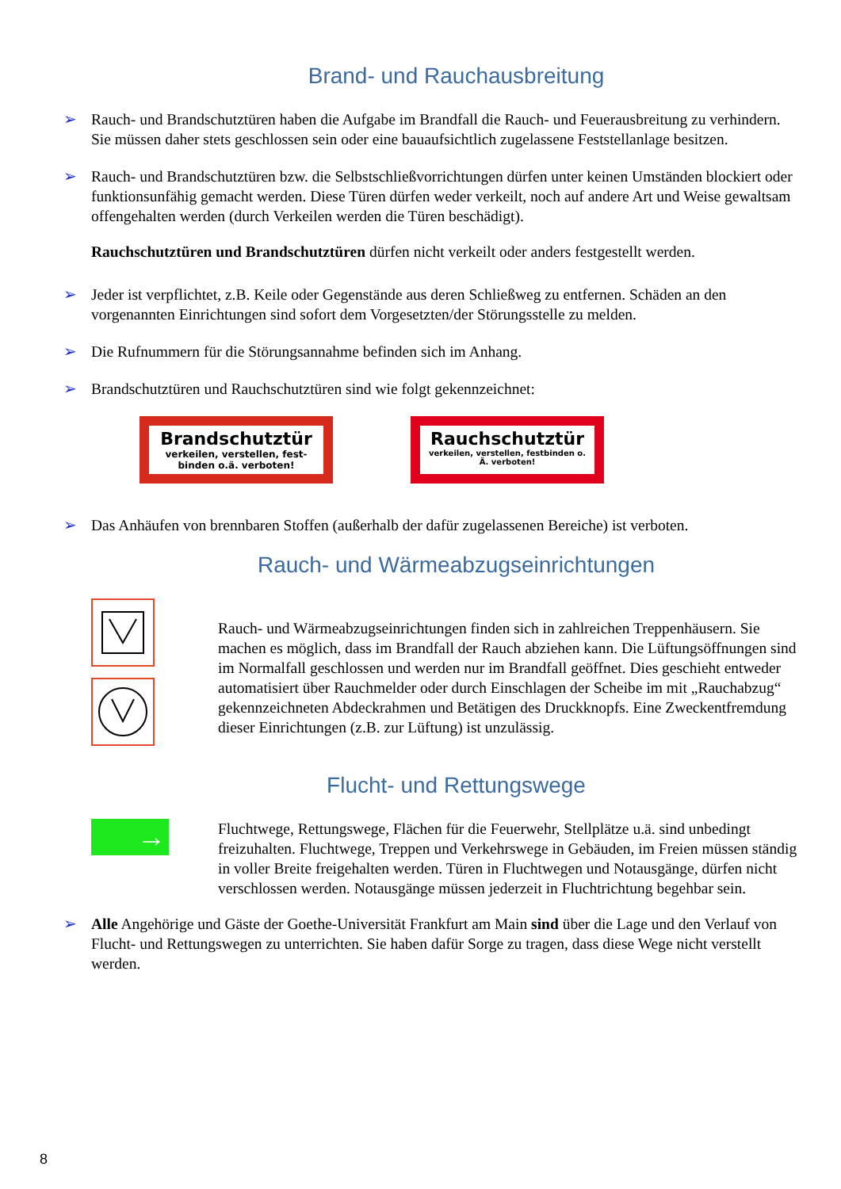Brand- und Rauchausbreitung
➢ Rauch- und Brandschutztüren haben die Aufgabe im Brandfall die Rauch- und Feuerausbreitung zu verhindern. Sie müssen daher stets geschlossen sein oder eine bauaufsichtlich zugelassene Feststellanlage besitzen.
➢ Rauch- und Brandschutztüren bzw. die Selbstschließvorrichtungen dürfen unter keinen Umständen blockiert oder funktionsunfähig gemacht werden. Diese Türen dürfen weder verkeilt, noch auf andere Art und Weise gewaltsam offengehalten werden (durch Verkeilen werden die Türen beschädigt).
Rauchschutztüren und Brandschutztüren dürfen nicht verkeilt oder anders festgestellt werden.
➢ Jeder ist verpflichtet, z.B. Keile oder Gegenstände aus deren Schließweg zu entfernen. Schäden an den vorgenannten Einrichtungen sind sofort dem Vorgesetzten/der Störungsstelle zu melden.
➢ Die Rufnummern für die Störungsannahme befinden sich im Anhang.
➢ Brandschutztüren und Rauchschutztüren sind wie folgt gekennzeichnet:
Brandschutztür
verkeilen, verstellen, fest- binden o.ä. verboten!
Rauchschutztür
verkeilen, verstellen, festbinden o. Ä. verboten!
➢ Das Anhäufen von brennbaren Stoffen (außerhalb der dafür zugelassenen Bereiche) ist verboten.
Rauch- und Wärmeabzugseinrichtungen
Rauch- und Wärmeabzugseinrichtungen finden sich in zahlreichen Treppenhäusern. Sie machen es möglich, dass im Brandfall der Rauch abziehen kann. Die Lüftungsöffnungen sind im Normalfall geschlossen und werden nur im Brandfall geöffnet. Dies geschieht entweder automatisiert über Rauchmelder oder durch Einschlagen der Scheibe im mit „Rauchabzug“ gekennzeichneten Abdeckrahmen und Betätigen des Druckknopfs. Eine Zweckentfremdung dieser Einrichtungen (z.B. zur Lüftung) ist unzulässig.
Flucht- und Rettungswege
→
Fluchtwege, Rettungswege, Flächen für die Feuerwehr, Stellplätze u.ä. sind unbedingt freizuhalten. Fluchtwege, Treppen und Verkehrswege in Gebäuden, im Freien müssen ständig in voller Breite freigehalten werden. Türen in Fluchtwegen und Notausgänge, dürfen nicht verschlossen werden. Notausgänge müssen jederzeit in Fluchtrichtung begehbar sein.
➢ Alle Angehörige und Gäste der Goethe-Universität Frankfurt am Main sind über die Lage und den Verlauf von Flucht- und Rettungswegen zu unterrichten. Sie haben dafür Sorge zu tragen, dass diese Wege nicht verstellt werden.
8